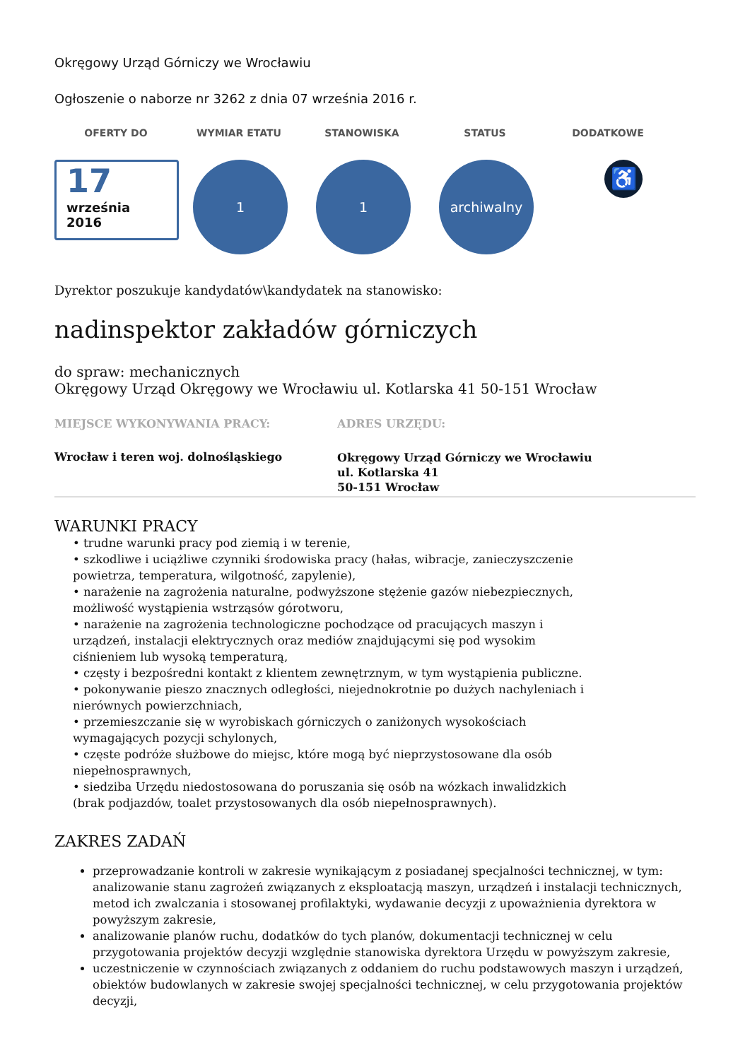Okręgowy Urząd Górniczy we Wrocławiu
Ogłoszenie o naborze nr 3262 z dnia 07 września 2016 r.
OFERTY DO WYMIAR ETATU STANOWISKA STATUS DODATKOWE
17
września
2016
1 1 archiwalny
♿
Dyrektor poszukuje kandydatów\kandydatek na stanowisko:
nadinspektor zakładów górniczych
do spraw: mechanicznych
Okręgowy Urząd Okręgowy we Wrocławiu ul. Kotlarska 41 50-151 Wrocław
MIEJSCE WYKONYWANIA PRACY:
Wrocław i teren woj. dolnośląskiego
ADRES URZĘDU:
Okręgowy Urząd Górniczy we Wrocławiu
ul. Kotlarska 41
50-151 Wrocław
WARUNKI PRACY
• trudne warunki pracy pod ziemią i w terenie,
• szkodliwe i uciążliwe czynniki środowiska pracy (hałas, wibracje, zanieczyszczenie powietrza, temperatura, wilgotność, zapylenie),
• narażenie na zagrożenia naturalne, podwyższone stężenie gazów niebezpiecznych, możliwość wystąpienia wstrząsów górotworu,
• narażenie na zagrożenia technologiczne pochodzące od pracujących maszyn i urządzeń, instalacji elektrycznych oraz mediów znajdującymi się pod wysokim ciśnieniem lub wysoką temperaturą,
• częsty i bezpośredni kontakt z klientem zewnętrznym, w tym wystąpienia publiczne.
• pokonywanie pieszo znacznych odległości, niejednokrotnie po dużych nachyleniach i nierównych powierzchniach,
• przemieszczanie się w wyrobiskach górniczych o zaniżonych wysokościach wymagających pozycji schylonych,
• częste podróże służbowe do miejsc, które mogą być nieprzystosowane dla osób niepełnosprawnych,
• siedziba Urzędu niedostosowana do poruszania się osób na wózkach inwalidzkich (brak podjazdów, toalet przystosowanych dla osób niepełnosprawnych).
ZAKRES ZADAŃ
przeprowadzanie kontroli w zakresie wynikającym z posiadanej specjalności technicznej, w tym: analizowanie stanu zagrożeń związanych z eksploatacją maszyn, urządzeń i instalacji technicznych, metod ich zwalczania i stosowanej profilaktyki, wydawanie decyzji z upoważnienia dyrektora w powyższym zakresie,
analizowanie planów ruchu, dodatków do tych planów, dokumentacji technicznej w celu przygotowania projektów decyzji względnie stanowiska dyrektora Urzędu w powyższym zakresie,
uczestniczenie w czynnościach związanych z oddaniem do ruchu podstawowych maszyn i urządzeń, obiektów budowlanych w zakresie swojej specjalności technicznej, w celu przygotowania projektów decyzji,